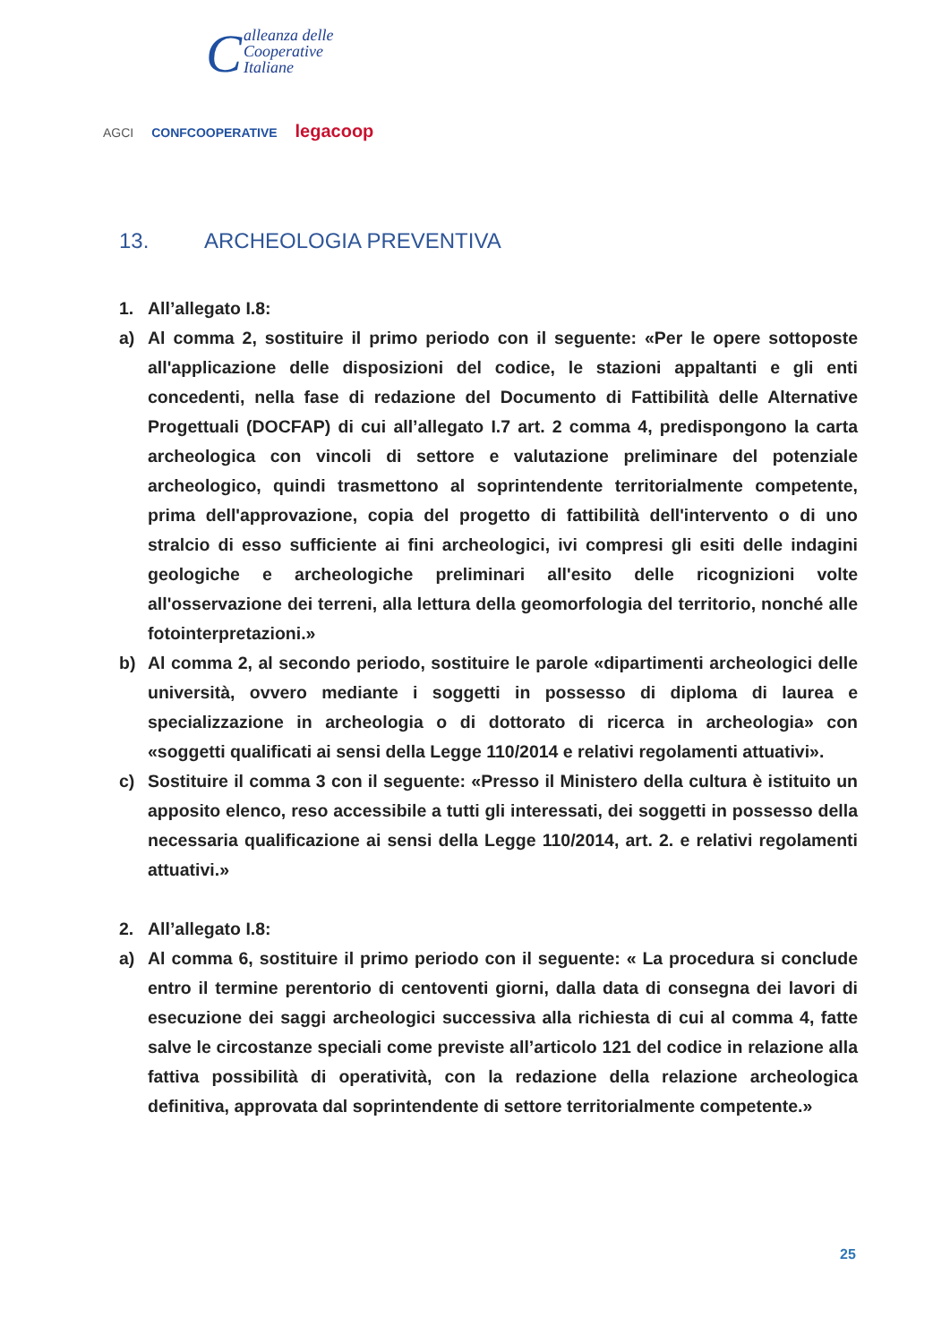Calleanza delle
Cooperative
Italiane
AGCI CONFCOOPERATIVE legacoop
13. ARCHEOLOGIA PREVENTIVA
1. All’allegato I.8:
a) Al comma 2, sostituire il primo periodo con il seguente: «Per le opere sottoposte all'applicazione delle disposizioni del codice, le stazioni appaltanti e gli enti concedenti, nella fase di redazione del Documento di Fattibilità delle Alternative Progettuali (DOCFAP) di cui all’allegato I.7 art. 2 comma 4, predispongono la carta archeologica con vincoli di settore e valutazione preliminare del potenziale archeologico, quindi trasmettono al soprintendente territorialmente competente, prima dell'approvazione, copia del progetto di fattibilità dell'intervento o di uno stralcio di esso sufficiente ai fini archeologici, ivi compresi gli esiti delle indagini geologiche e archeologiche preliminari all'esito delle ricognizioni volte all'osservazione dei terreni, alla lettura della geomorfologia del territorio, nonché alle fotointerpretazioni.»
b) Al comma 2, al secondo periodo, sostituire le parole «dipartimenti archeologici delle università, ovvero mediante i soggetti in possesso di diploma di laurea e specializzazione in archeologia o di dottorato di ricerca in archeologia» con «soggetti qualificati ai sensi della Legge 110/2014 e relativi regolamenti attuativi».
c) Sostituire il comma 3 con il seguente: «Presso il Ministero della cultura è istituito un apposito elenco, reso accessibile a tutti gli interessati, dei soggetti in possesso della necessaria qualificazione ai sensi della Legge 110/2014, art. 2. e relativi regolamenti attuativi.»
2. All’allegato I.8:
a) Al comma 6, sostituire il primo periodo con il seguente: « La procedura si conclude entro il termine perentorio di centoventi giorni, dalla data di consegna dei lavori di esecuzione dei saggi archeologici successiva alla richiesta di cui al comma 4, fatte salve le circostanze speciali come previste all’articolo 121 del codice in relazione alla fattiva possibilità di operatività, con la redazione della relazione archeologica definitiva, approvata dal soprintendente di settore territorialmente competente.»
25